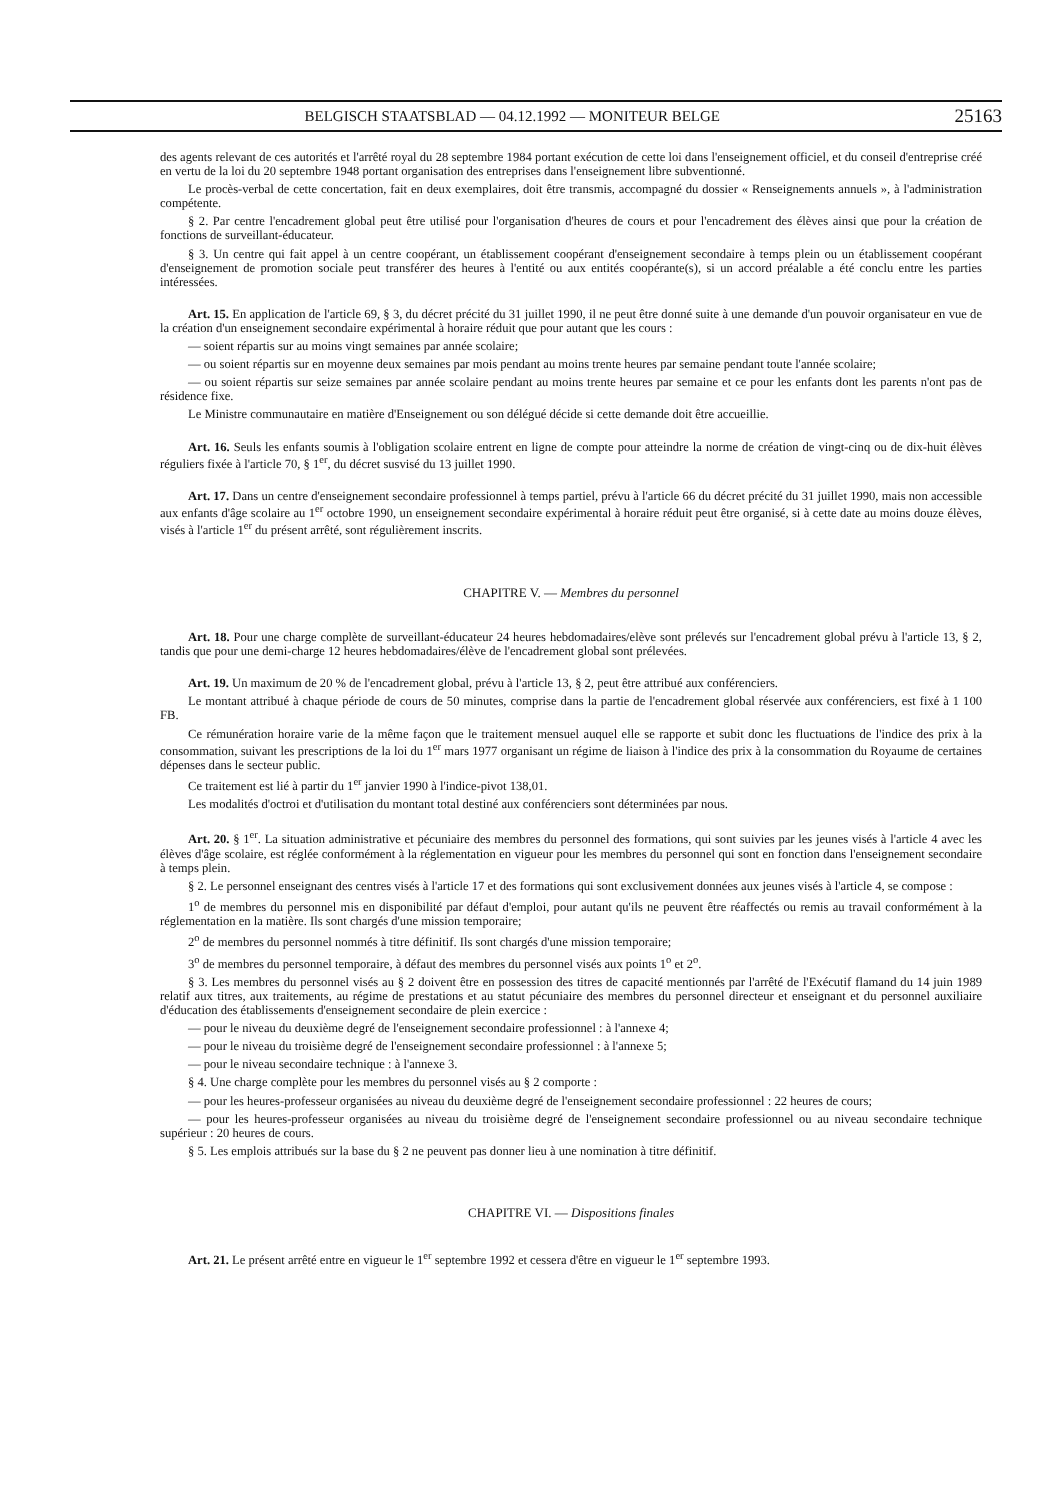BELGISCH STAATSBLAD — 04.12.1992 — MONITEUR BELGE 25163
des agents relevant de ces autorités et l'arrêté royal du 28 septembre 1984 portant exécution de cette loi dans l'enseignement officiel, et du conseil d'entreprise créé en vertu de la loi du 20 septembre 1948 portant organisation des entreprises dans l'enseignement libre subventionné.
Le procès-verbal de cette concertation, fait en deux exemplaires, doit être transmis, accompagné du dossier « Renseignements annuels », à l'administration compétente.
§ 2. Par centre l'encadrement global peut être utilisé pour l'organisation d'heures de cours et pour l'encadrement des élèves ainsi que pour la création de fonctions de surveillant-éducateur.
§ 3. Un centre qui fait appel à un centre coopérant, un établissement coopérant d'enseignement secondaire à temps plein ou un établissement coopérant d'enseignement de promotion sociale peut transférer des heures à l'entité ou aux entités coopérante(s), si un accord préalable a été conclu entre les parties intéressées.
Art. 15. En application de l'article 69, § 3, du décret précité du 31 juillet 1990, il ne peut être donné suite à une demande d'un pouvoir organisateur en vue de la création d'un enseignement secondaire expérimental à horaire réduit que pour autant que les cours :
— soient répartis sur au moins vingt semaines par année scolaire;
— ou soient répartis sur en moyenne deux semaines par mois pendant au moins trente heures par semaine pendant toute l'année scolaire;
— ou soient répartis sur seize semaines par année scolaire pendant au moins trente heures par semaine et ce pour les enfants dont les parents n'ont pas de résidence fixe.
Le Ministre communautaire en matière d'Enseignement ou son délégué décide si cette demande doit être accueillie.
Art. 16. Seuls les enfants soumis à l'obligation scolaire entrent en ligne de compte pour atteindre la norme de création de vingt-cinq ou de dix-huit élèves réguliers fixée à l'article 70, § 1<sup>er</sup>, du décret susvisé du 13 juillet 1990.
Art. 17. Dans un centre d'enseignement secondaire professionnel à temps partiel, prévu à l'article 66 du décret précité du 31 juillet 1990, mais non accessible aux enfants d'âge scolaire au 1<sup>er</sup> octobre 1990, un enseignement secondaire expérimental à horaire réduit peut être organisé, si à cette date au moins douze élèves, visés à l'article 1<sup>er</sup> du présent arrêté, sont régulièrement inscrits.
CHAPITRE V. — Membres du personnel
Art. 18. Pour une charge complète de surveillant-éducateur 24 heures hebdomadaires/elève sont prélevés sur l'encadrement global prévu à l'article 13, § 2, tandis que pour une demi-charge 12 heures hebdomadaires/élève de l'encadrement global sont prélevées.
Art. 19. Un maximum de 20 % de l'encadrement global, prévu à l'article 13, § 2, peut être attribué aux conférenciers.
Le montant attribué à chaque période de cours de 50 minutes, comprise dans la partie de l'encadrement global réservée aux conférenciers, est fixé à 1 100 FB.
Ce rémunération horaire varie de la même façon que le traitement mensuel auquel elle se rapporte et subit donc les fluctuations de l'indice des prix à la consommation, suivant les prescriptions de la loi du 1<sup>er</sup> mars 1977 organisant un régime de liaison à l'indice des prix à la consommation du Royaume de certaines dépenses dans le secteur public.
Ce traitement est lié à partir du 1<sup>er</sup> janvier 1990 à l'indice-pivot 138,01.
Les modalités d'octroi et d'utilisation du montant total destiné aux conférenciers sont déterminées par nous.
Art. 20. § 1<sup>er</sup>. La situation administrative et pécuniaire des membres du personnel des formations, qui sont suivies par les jeunes visés à l'article 4 avec les élèves d'âge scolaire, est réglée conformément à la réglementation en vigueur pour les membres du personnel qui sont en fonction dans l'enseignement secondaire à temps plein.
§ 2. Le personnel enseignant des centres visés à l'article 17 et des formations qui sont exclusivement données aux jeunes visés à l'article 4, se compose :
1<sup>o</sup> de membres du personnel mis en disponibilité par défaut d'emploi, pour autant qu'ils ne peuvent être réaffectés ou remis au travail conformément à la réglementation en la matière. Ils sont chargés d'une mission temporaire;
2<sup>o</sup> de membres du personnel nommés à titre définitif. Ils sont chargés d'une mission temporaire;
3<sup>o</sup> de membres du personnel temporaire, à défaut des membres du personnel visés aux points 1<sup>o</sup> et 2<sup>o</sup>.
§ 3. Les membres du personnel visés au § 2 doivent être en possession des titres de capacité mentionnés par l'arrêté de l'Exécutif flamand du 14 juin 1989 relatif aux titres, aux traitements, au régime de prestations et au statut pécuniaire des membres du personnel directeur et enseignant et du personnel auxiliaire d'éducation des établissements d'enseignement secondaire de plein exercice :
— pour le niveau du deuxième degré de l'enseignement secondaire professionnel : à l'annexe 4;
— pour le niveau du troisième degré de l'enseignement secondaire professionnel : à l'annexe 5;
— pour le niveau secondaire technique : à l'annexe 3.
§ 4. Une charge complète pour les membres du personnel visés au § 2 comporte :
— pour les heures-professeur organisées au niveau du deuxième degré de l'enseignement secondaire professionnel : 22 heures de cours;
— pour les heures-professeur organisées au niveau du troisième degré de l'enseignement secondaire professionnel ou au niveau secondaire technique supérieur : 20 heures de cours.
§ 5. Les emplois attribués sur la base du § 2 ne peuvent pas donner lieu à une nomination à titre définitif.
CHAPITRE VI. — Dispositions finales
Art. 21. Le présent arrêté entre en vigueur le 1<sup>er</sup> septembre 1992 et cessera d'être en vigueur le 1<sup>er</sup> septembre 1993.